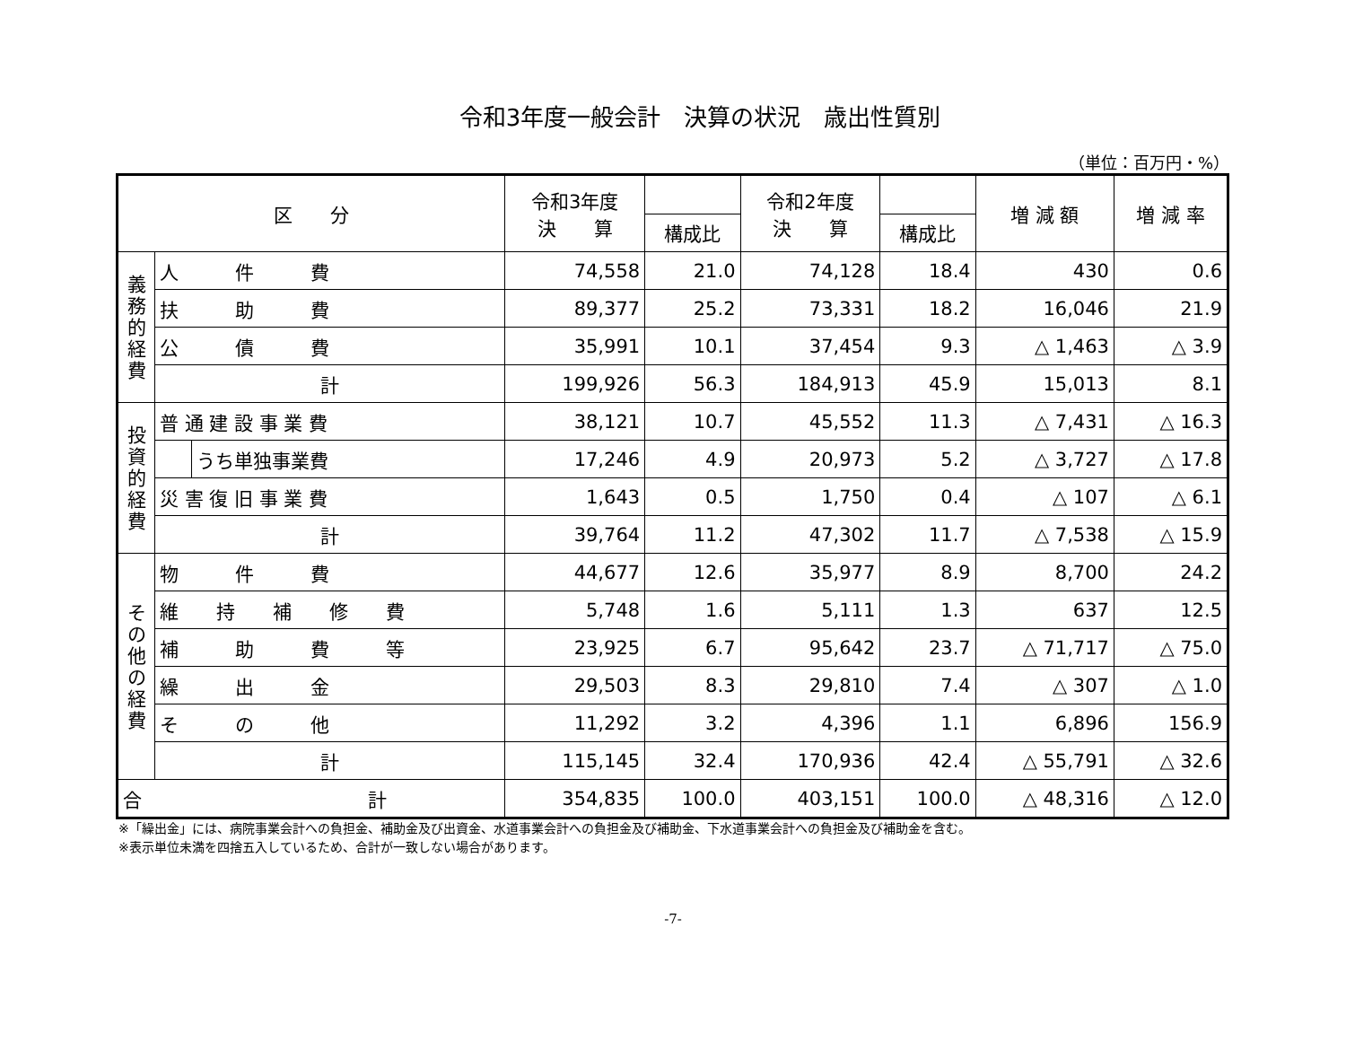令和3年度一般会計　決算の状況　歳出性質別
（単位：百万円・%）
| 区 分 | | | 令和3年度 決 算 | | 令和2年度 決 算 | | 増 減 額 | 増 減 率 |
| --- | --- | --- | --- | --- | --- | --- | --- | --- |
| | | | | 構成比 | | 構成比 | | |
| 義務的経費 | 人 件 費 | | 74,558 | 21.0 | 74,128 | 18.4 | 430 | 0.6 |
| | 扶 助 費 | | 89,377 | 25.2 | 73,331 | 18.2 | 16,046 | 21.9 |
| | 公 債 費 | | 35,991 | 10.1 | 37,454 | 9.3 | △ 1,463 | △ 3.9 |
| | 計 | | 199,926 | 56.3 | 184,913 | 45.9 | 15,013 | 8.1 |
| 投資的経費 | 普 通 建 設 事 業 費 | | 38,121 | 10.7 | 45,552 | 11.3 | △ 7,431 | △ 16.3 |
| | | うち単独事業費 | 17,246 | 4.9 | 20,973 | 5.2 | △ 3,727 | △ 17.8 |
| | 災 害 復 旧 事 業 費 | | 1,643 | 0.5 | 1,750 | 0.4 | △ 107 | △ 6.1 |
| | 計 | | 39,764 | 11.2 | 47,302 | 11.7 | △ 7,538 | △ 15.9 |
| その他の経費 | 物 件 費 | | 44,677 | 12.6 | 35,977 | 8.9 | 8,700 | 24.2 |
| | 維 持 補 修 費 | | 5,748 | 1.6 | 5,111 | 1.3 | 637 | 12.5 |
| | 補 助 費 等 | | 23,925 | 6.7 | 95,642 | 23.7 | △ 71,717 | △ 75.0 |
| | 繰 出 金 | | 29,503 | 8.3 | 29,810 | 7.4 | △ 307 | △ 1.0 |
| | そ の 他 | | 11,292 | 3.2 | 4,396 | 1.1 | 6,896 | 156.9 |
| | 計 | | 115,145 | 32.4 | 170,936 | 42.4 | △ 55,791 | △ 32.6 |
| 合 計 | | | 354,835 | 100.0 | 403,151 | 100.0 | △ 48,316 | △ 12.0 |
※「繰出金」には、病院事業会計への負担金、補助金及び出資金、水道事業会計への負担金及び補助金、下水道事業会計への負担金及び補助金を含む。
※表示単位未満を四捨五入しているため、合計が一致しない場合があります。
-7-